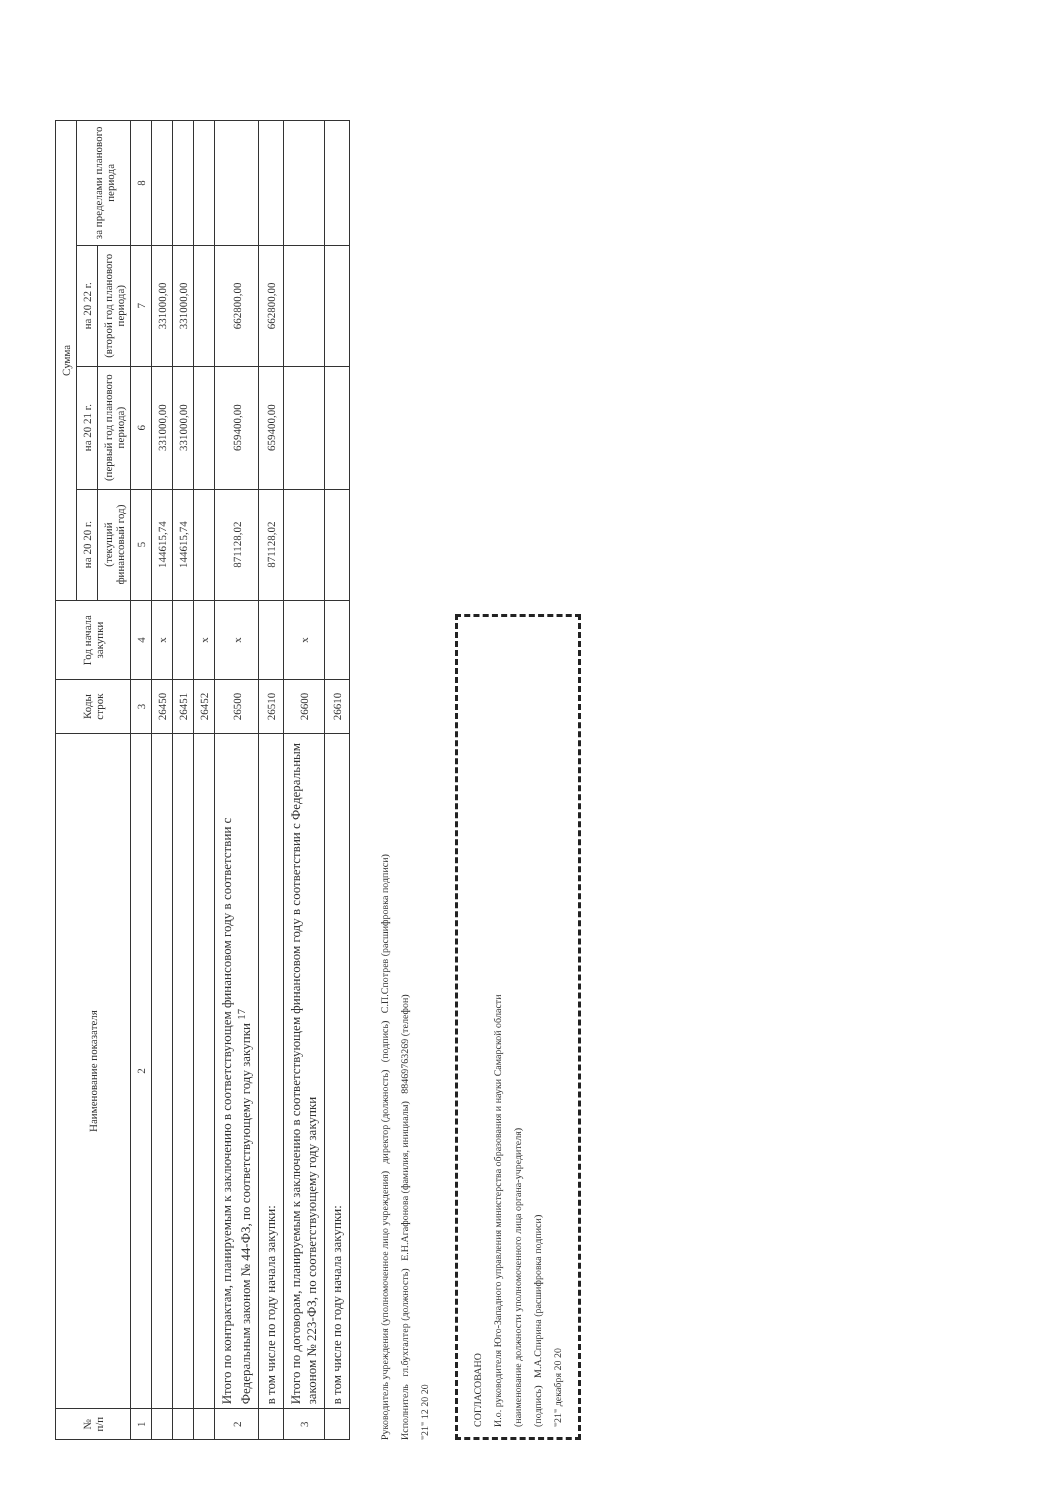| № п/п | Наименование показателя | Коды строк | Год начала закупки | Сумма | | | |
| --- | --- | --- | --- | --- | --- | --- | --- |
| | | | | на 20 20 г. | на 20 21 г. | на 20 22 г. | за пределами планового периода |
| | | | | (текущий финансовый год) | (первый год планового периода) | (второй год планового периода) | |
| 1 | 2 | 3 | 4 | 5 | 6 | 7 | 8 |
| | | 26450 | x | 144615,74 | 331000,00 | 331000,00 | |
| | | 26451 | | 144615,74 | 331000,00 | 331000,00 | |
| | | 26452 | x | | | | |
| 2 | Итого по контрактам, планируемым к заключению в соответствующем финансовом году в соответствии с Федеральным законом № 44-ФЗ, по соответствующему году закупки <sup>17</sup> | 26500 | x | 871128,02 | 659400,00 | 662800,00 | |
| | в том числе по году начала закупки: | 26510 | | 871128,02 | 659400,00 | 662800,00 | |
| 3 | Итого по договорам, планируемым к заключению в соответствующем финансовом году в соответствии с Федеральным законом № 223-ФЗ, по соответствующему году закупки | 26600 | x | | | | |
| | в том числе по году начала закупки: | 26610 | | | | | |
Руководитель учреждения (уполномоченное лицо учреждения) директор (должность) (подпись) С.П.Спотрев (расшифровка подписи)
Исполнитель гл.бухгалтер (должность) Е.Н.Агафонова (фамилия, инициалы) 88469763269 (телефон)
"21" 12 20 20
СОГЛАСОВАНО
И.о. руководителя Юго-Западного управления министерства образования и науки Самарской области
(наименование должности уполномоченного лица органа-учредителя)
(подпись) М.А.Спирина (расшифровка подписи)
"21" декабря 20 20